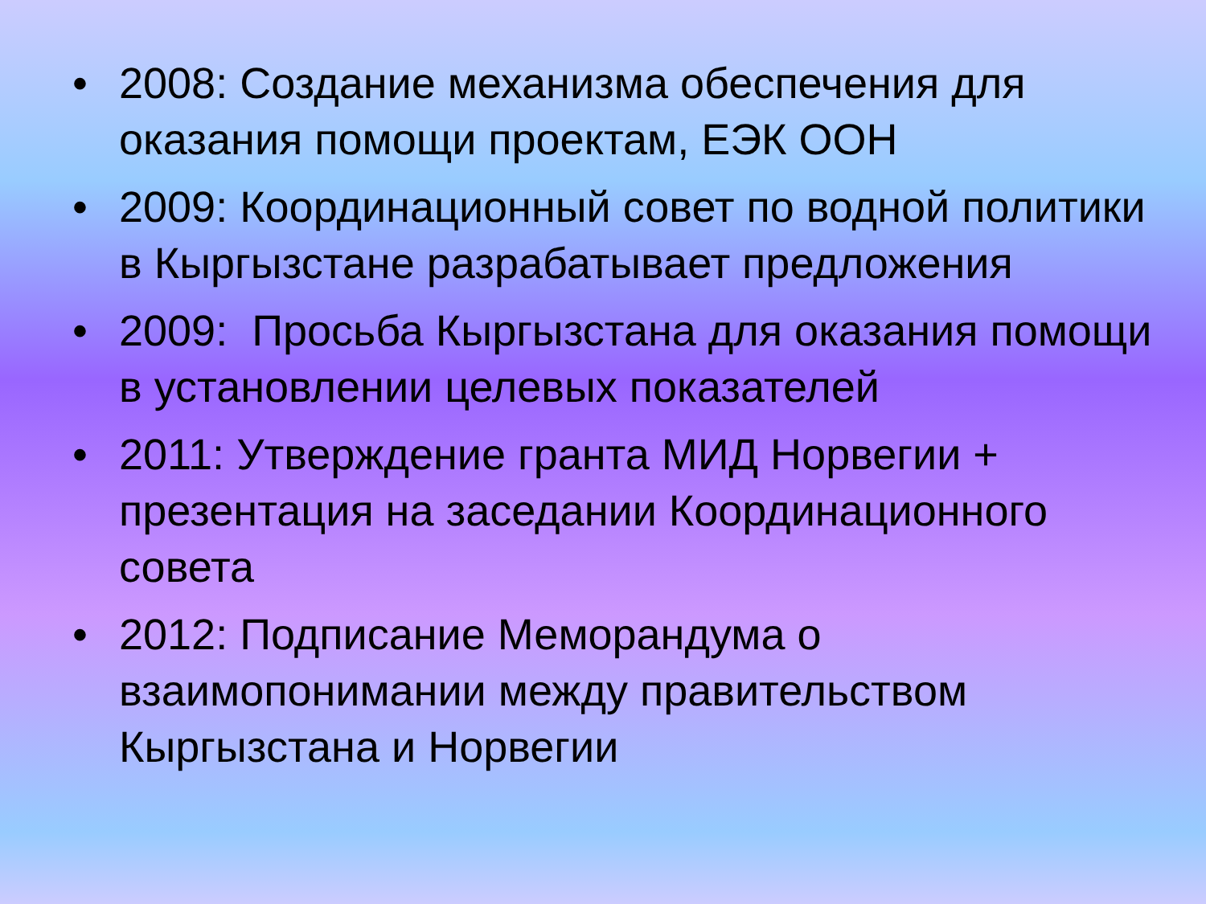• 2008: Создание механизма обеспечения для оказания помощи проектам, ЕЭК ООН
• 2009: Координационный совет по водной политики в Кыргызстане разрабатывает предложения
• 2009: Просьба Кыргызстана для оказания помощи в установлении целевых показателей
• 2011: Утверждение гранта МИД Норвегии + презентация на заседании Координационного совета
• 2012: Подписание Меморандума о взаимопонимании между правительством Кыргызстана и Норвегии